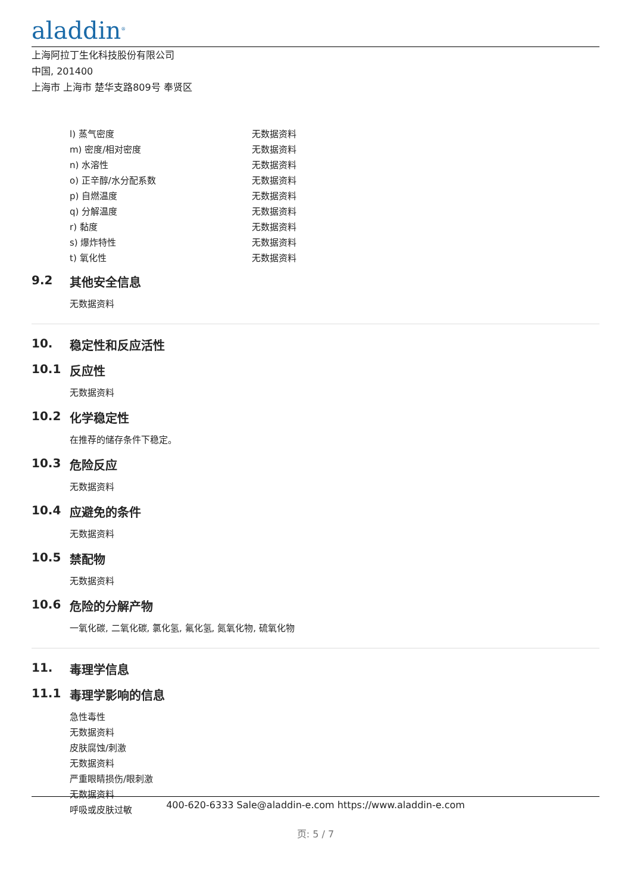aladdin<sup>®</sup>
上海阿拉丁生化科技股份有限公司
中国, 201400
上海市 上海市 楚华支路809号 奉贤区
| l) 蒸气密度 | 无数据资料 |
| m) 密度/相对密度 | 无数据资料 |
| n) 水溶性 | 无数据资料 |
| o) 正辛醇/水分配系数 | 无数据资料 |
| p) 自燃温度 | 无数据资料 |
| q) 分解温度 | 无数据资料 |
| r) 黏度 | 无数据资料 |
| s) 爆炸特性 | 无数据资料 |
| t) 氧化性 | 无数据资料 |
9.2 其他安全信息
无数据资料
10. 稳定性和反应活性
10.1 反应性
无数据资料
10.2 化学稳定性
在推荐的储存条件下稳定。
10.3 危险反应
无数据资料
10.4 应避免的条件
无数据资料
10.5 禁配物
无数据资料
10.6 危险的分解产物
一氧化碳, 二氧化碳, 氯化氢, 氟化氢, 氮氧化物, 硫氧化物
11. 毒理学信息
11.1 毒理学影响的信息
急性毒性
无数据资料
皮肤腐蚀/刺激
无数据资料
严重眼睛损伤/眼刺激
无数据资料
呼吸或皮肤过敏
400-620-6333 Sale@aladdin-e.com https://www.aladdin-e.com
页: 5 / 7